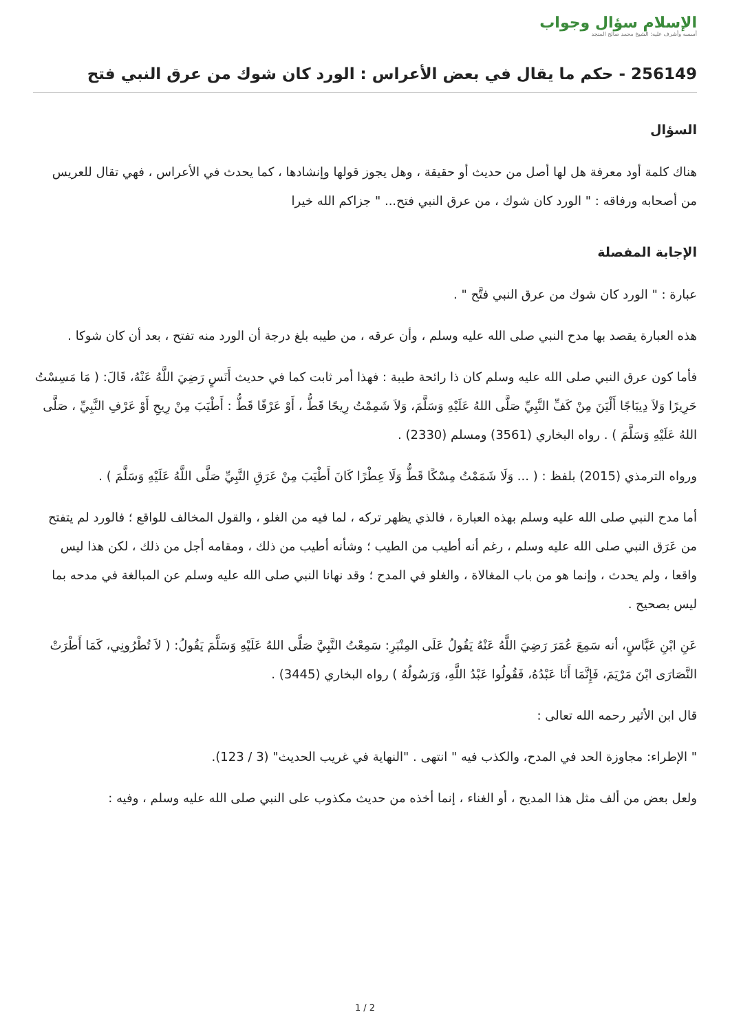الإسلام سؤال وجواب
أسسه وأشرف عليه: الشيخ محمد صالح المنجد
256149 - حكم ما يقال في بعض الأعراس : الورد كان شوك من عرق النبي فتح
السؤال
هناك كلمة أود معرفة هل لها أصل من حديث أو حقيقة ، وهل يجوز قولها وإنشادها ، كما يحدث في الأعراس ، فهي تقال للعريس من أصحابه ورفاقه : " الورد كان شوك ، من عرق النبي فتح... " جزاكم الله خيرا
الإجابة المفصلة
عبارة : " الورد كان شوك من عرق النبي فتَّح " .
هذه العبارة يقصد بها مدح النبي صلى الله عليه وسلم ، وأن عرقه ، من طيبه بلغ درجة أن الورد منه تفتح ، بعد أن كان شوكا .
فأما كون عرق النبي صلى الله عليه وسلم كان ذا رائحة طيبة : فهذا أمر ثابت كما في حديث أَنَسٍ رَضِيَ اللَّهُ عَنْهُ، قَالَ: ( مَا مَسِسْتُ حَرِيرًا وَلاَ دِيبَاجًا أَلْيَنَ مِنْ كَفِّ النَّبِيِّ صَلَّى اللهُ عَلَيْهِ وَسَلَّمَ، وَلاَ شَمِمْتُ رِيحًا قَطُّ ، أَوْ عَرْفًا قَطُّ : أَطْيَبَ مِنْ رِيحِ أَوْ عَرْفِ النَّبِيِّ ، صَلَّى اللهُ عَلَيْهِ وَسَلَّمَ ) . رواه البخاري (3561) ومسلم (2330) .
ورواه الترمذي (2015) بلفظ : ( ... وَلَا شَمَمْتُ مِسْكًا قَطُّ وَلَا عِطْرًا كَانَ أَطْيَبَ مِنْ عَرَقِ النَّبِيِّ صَلَّى اللَّهُ عَلَيْهِ وَسَلَّمَ ) .
أما مدح النبي صلى الله عليه وسلم بهذه العبارة ، فالذي يظهر تركه ، لما فيه من الغلو ، والقول المخالف للواقع ؛ فالورد لم يتفتح من عَرَق النبي صلى الله عليه وسلم ، رغم أنه أطيب من الطيب ؛ وشأنه أطيب من ذلك ، ومقامه أجل من ذلك ، لكن هذا ليس واقعا ، ولم يحدث ، وإنما هو من باب المغالاة ، والغلو في المدح ؛ وقد نهانا النبي صلى الله عليه وسلم عن المبالغة في مدحه بما ليس بصحيح .
عَنِ ابْنِ عَبَّاسٍ، أنه سَمِعَ عُمَرَ رَضِيَ اللَّهُ عَنْهُ يَقُولُ عَلَى المِنْبَرِ: سَمِعْتُ النَّبِيَّ صَلَّى اللهُ عَلَيْهِ وَسَلَّمَ يَقُولُ: ( لاَ تُطْرُونِي، كَمَا أَطْرَتْ النَّصَارَى ابْنَ مَرْيَمَ، فَإِنَّمَا أَنَا عَبْدُهُ، فَقُولُوا عَبْدُ اللَّهِ، وَرَسُولُهُ ) رواه البخاري (3445) .
قال ابن الأثير رحمه الله تعالى :
" الإطراء: مجاوزة الحد في المدح، والكذب فيه " انتهى . "النهاية في غريب الحديث" (3 / 123).
ولعل بعض من ألف مثل هذا المديح ، أو الغناء ، إنما أخذه من حديث مكذوب على النبي صلى الله عليه وسلم ، وفيه :
1 / 2